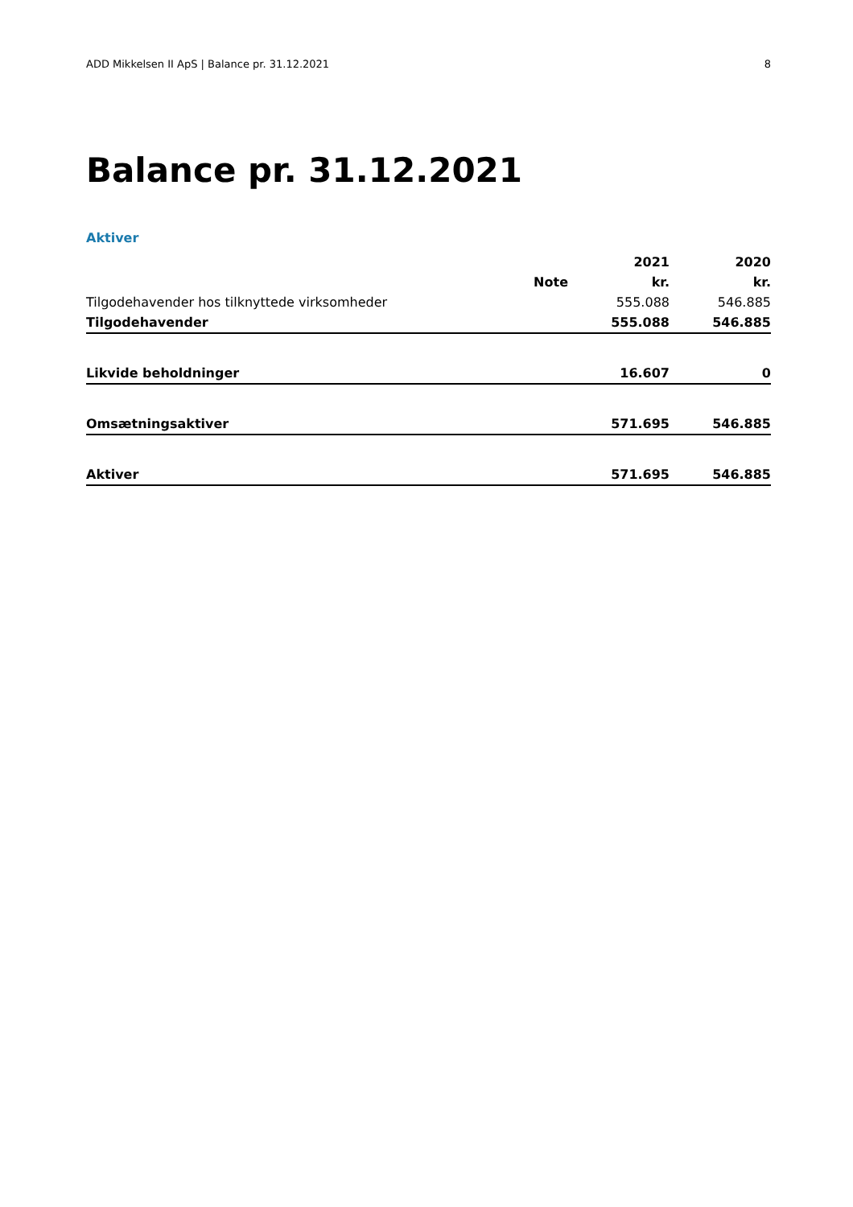ADD Mikkelsen II ApS | Balance pr. 31.12.2021 8
Balance pr. 31.12.2021
Aktiver
| | | 2021 | 2020 |
| --- | --- | --- | --- |
| | Note | kr. | kr. |
| Tilgodehavender hos tilknyttede virksomheder | | 555.088 | 546.885 |
| Tilgodehavender | | 555.088 | 546.885 |
| Likvide beholdninger | | 16.607 | 0 |
| Omsætningsaktiver | | 571.695 | 546.885 |
| Aktiver | | 571.695 | 546.885 |